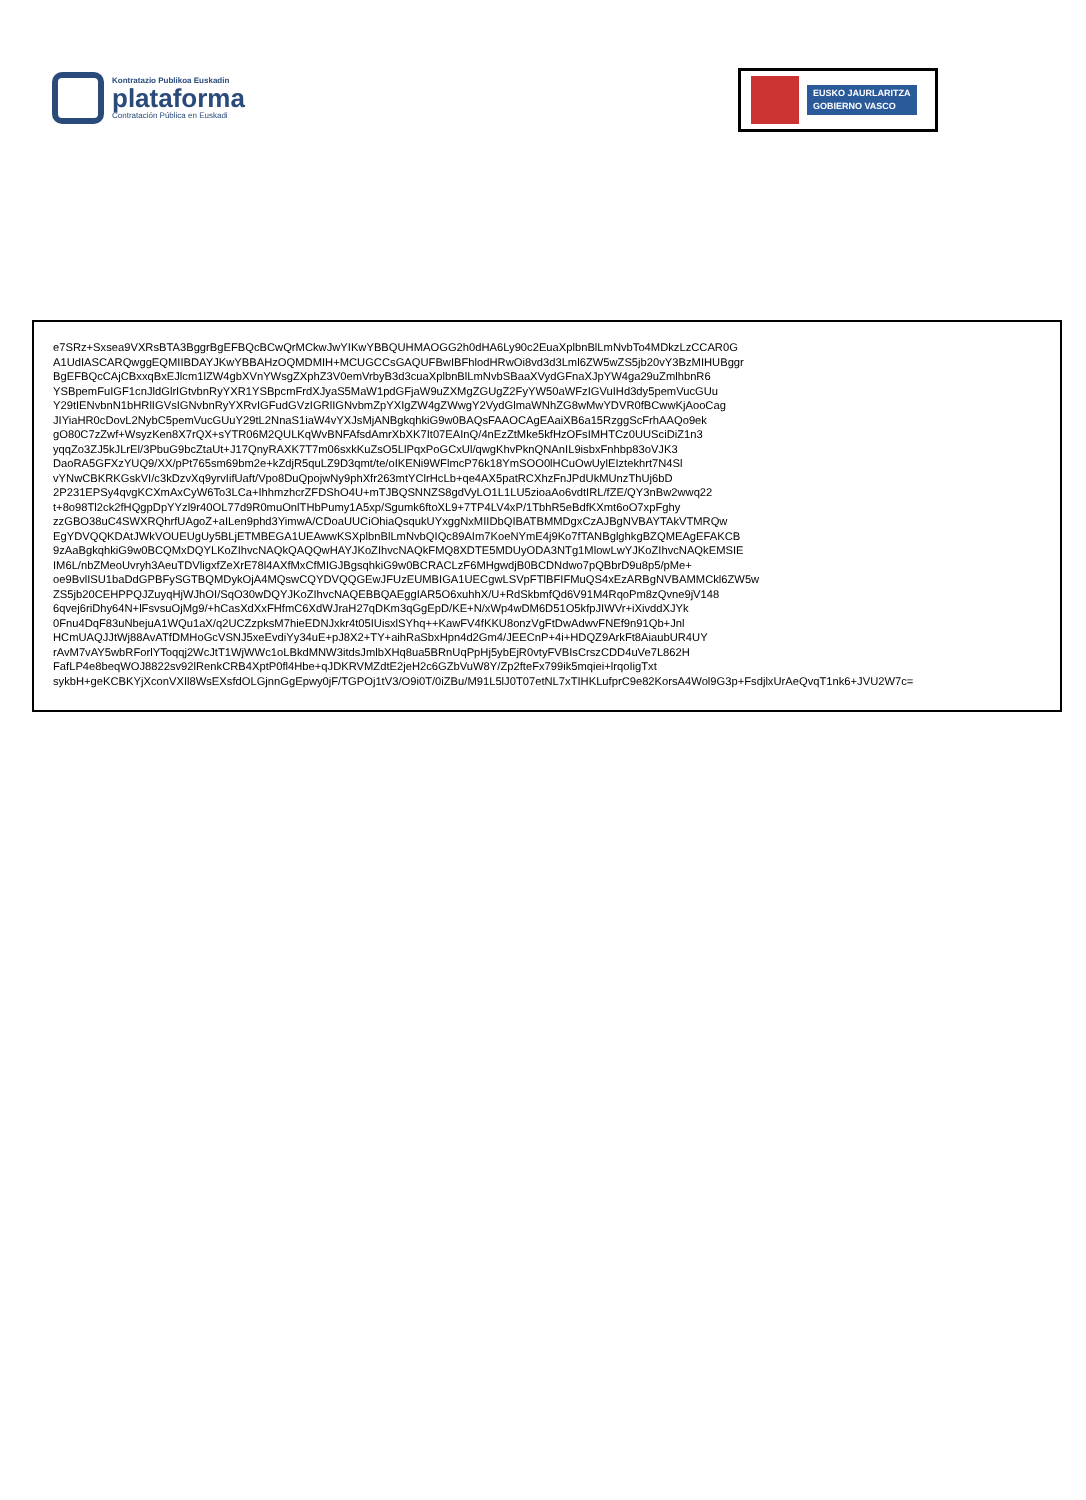Kontratazio Publikoa Euskadin
plataforma
Contratación Pública en Euskadi
EUSKO JAURLARITZA
GOBIERNO VASCO
e7SRz+Sxsea9VXRsBTA3BggrBgEFBQcBCwQrMCkwJwYIKwYBBQUHMAOGG2h0dHA6Ly90c2EuaXplbnBlLmNvbTo4MDkzLzCCAR0G
A1UdIASCARQwggEQMIIBDAYJKwYBBAHzOQMDMIH+MCUGCCsGAQUFBwIBFhlodHRwOi8vd3d3Lml6ZW5wZS5jb20vY3BzMIHUBggr
BgEFBQcCAjCBxxqBxEJlcm1lZW4gbXVnYWsgZXphZ3V0emVrbyB3d3cuaXplbnBlLmNvbSBaaXVydGFnaXJpYW4ga29uZmlhbnR6
YSBpemFuIGF1cnJldGlrIGtvbnRyYXR1YSBpcmFrdXJyaS5MaW1pdGFjaW9uZXMgZGUgZ2FyYW50aWFzIGVuIHd3dy5pemVucGUu
Y29tIENvbnN1bHRlIGVsIGNvbnRyYXRvIGFudGVzIGRlIGNvbmZpYXIgZW4gZWwgY2VydGlmaWNhZG8wMwYDVR0fBCwwKjAooCag
JIYiaHR0cDovL2NybC5pemVucGUuY29tL2NnaS1iaW4vYXJsMjANBgkqhkiG9w0BAQsFAAOCAgEAaiXB6a15RzggScFrhAAQo9ek
gO80C7zZwf+WsyzKen8X7rQX+sYTR06M2QULKqWvBNFAfsdAmrXbXK7It07EAInQ/4nEzZtMke5kfHzOFsIMHTCz0UUSciDiZ1n3
yqqZo3ZJ5kJLrEl/3PbuG9bcZtaUt+J17QnyRAXK7T7m06sxkKuZsO5LlPqxPoGCxUl/qwgKhvPknQNAnIL9isbxFnhbp83oVJK3
DaoRA5GFXzYUQ9/XX/pPt765sm69bm2e+kZdjR5quLZ9D3qmt/te/oIKENi9WFlmcP76k18YmSOO0lHCuOwUylEIztekhrt7N4Sl
vYNwCBKRKGskVI/c3kDzvXq9yrvIifUaft/Vpo8DuQpojwNy9phXfr263mtYClrHcLb+qe4AX5patRCXhzFnJPdUkMUnzThUj6bD
2P231EPSy4qvgKCXmAxCyW6To3LCa+IhhmzhcrZFDShO4U+mTJBQSNNZS8gdVyLO1L1LU5zioaAo6vdtIRL/fZE/QY3nBw2wwq22
t+8o98Tl2ck2fHQgpDpYYzl9r40OL77d9R0muOnlTHbPumy1A5xp/Sgumk6ftoXL9+7TP4LV4xP/1TbhR5eBdfKXmt6oO7xpFghy
zzGBO38uC4SWXRQhrfUAgoZ+aILen9phd3YimwA/CDoaUUCiOhiaQsqukUYxggNxMIIDbQIBATBMMDgxCzAJBgNVBAYTAkVTMRQw
EgYDVQQKDAtJWkVOUEUgUy5BLjETMBEGA1UEAwwKSXplbnBlLmNvbQIQc89AIm7KoeNYmE4j9Ko7fTANBglghkgBZQMEAgEFAKCB
9zAaBgkqhkiG9w0BCQMxDQYLKoZIhvcNAQkQAQQwHAYJKoZIhvcNAQkFMQ8XDTE5MDUyODA3NTg1MlowLwYJKoZIhvcNAQkEMSIE
IM6L/nbZMeoUvryh3AeuTDVligxfZeXrE78l4AXfMxCfMIGJBgsqhkiG9w0BCRACLzF6MHgwdjB0BCDNdwo7pQBbrD9u8p5/pMe+
oe9BvlISU1baDdGPBFySGTBQMDykOjA4MQswCQYDVQQGEwJFUzEUMBIGA1UECgwLSVpFTlBFIFMuQS4xEzARBgNVBAMMCkl6ZW5w
ZS5jb20CEHPPQJZuyqHjWJhOI/SqO30wDQYJKoZIhvcNAQEBBQAEggIAR5O6xuhhX/U+RdSkbmfQd6V91M4RqoPm8zQvne9jV148
6qvej6riDhy64N+lFsvsuOjMg9/+hCasXdXxFHfmC6XdWJraH27qDKm3qGgEpD/KE+N/xWp4wDM6D51O5kfpJIWVr+iXivddXJYk
0Fnu4DqF83uNbejuA1WQu1aX/q2UCZzpksM7hieEDNJxkr4t05IUisxlSYhq++KawFV4fKKU8onzVgFtDwAdwvFNEf9n91Qb+Jnl
HCmUAQJJtWj88AvATfDMHoGcVSNJ5xeEvdiYy34uE+pJ8X2+TY+aihRaSbxHpn4d2Gm4/JEECnP+4i+HDQZ9ArkFt8AiaubUR4UY
rAvM7vAY5wbRForlYToqqj2WcJtT1WjWWc1oLBkdMNW3itdsJmlbXHq8ua5BRnUqPpHj5ybEjR0vtyFVBIsCrszCDD4uVe7L862H
FafLP4e8beqWOJ8822sv92lRenkCRB4XptP0fl4Hbe+qJDKRVMZdtE2jeH2c6GZbVuW8Y/Zp2fteFx799ik5mqiei+lrqoIigTxt
sykbH+geKCBKYjXconVXIl8WsEXsfdOLGjnnGgEpwy0jF/TGPOj1tV3/O9i0T/0iZBu/M91L5lJ0T07etNL7xTIHKLufprC9e82KorsA4Wol9G3p+FsdjlxUrAeQvqT1nk6+JVU2W7c=